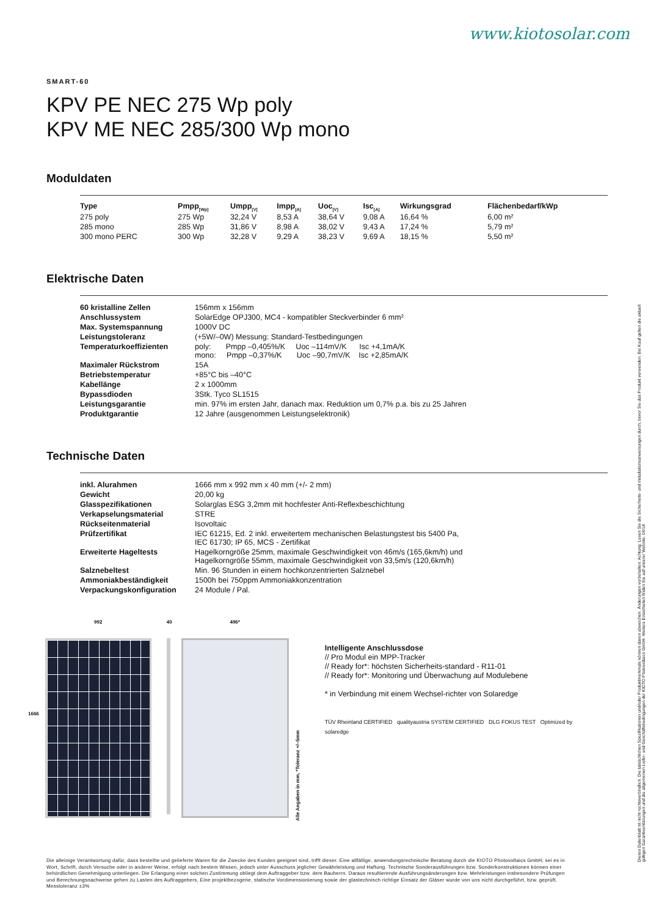www.kiotosolar.com
SMART-60
KPV PE NEC 275 Wp poly
KPV ME NEC 285/300 Wp mono
Moduldaten
| Type | Pmpp<sub>[Wp]</sub> | Umpp<sub>[V]</sub> | Impp<sub>[A]</sub> | Uoc<sub>[V]</sub> | Isc<sub>[A]</sub> | Wirkungsgrad | Flächenbedarf/kWp |
| --- | --- | --- | --- | --- | --- | --- | --- |
| 275 poly | 275 Wp | 32,24 V | 8,53 A | 38,64 V | 9,08 A | 16,64 % | 6,00 m² |
| 285 mono | 285 Wp | 31,86 V | 8,98 A | 38,02 V | 9,43 A | 17,24 % | 5,79 m² |
| 300 mono PERC | 300 Wp | 32,28 V | 9,29 A | 38,23 V | 9,69 A | 18,15 % | 5,50 m² |
Elektrische Daten
| 60 kristalline Zellen | 156mm x 156mm |
| Anschlussystem | SolarEdge OPJ300, MC4 - kompatibler Steckverbinder 6 mm² |
| Max. Systemspannung | 1000V DC |
| Leistungstoleranz | (+5W/–0W) Messung: Standard-Testbedingungen |
| Temperaturkoeffizienten | poly: Pmpp –0,405%/K Uoc –114mV/K Isc +4,1mA/K mono: Pmpp –0,37%/K Uoc –90,7mV/K Isc +2,85mA/K |
| Maximaler Rückstrom | 15A |
| Betriebstemperatur | +85°C bis –40°C |
| Kabellänge | 2 x 1000mm |
| Bypassdioden | 3Stk. Tyco SL1515 |
| Leistungsgarantie | min. 97% im ersten Jahr, danach max. Reduktion um 0,7% p.a. bis zu 25 Jahren |
| Produktgarantie | 12 Jahre (ausgenommen Leistungselektronik) |
Technische Daten
| inkl. Alurahmen | 1666 mm x 992 mm x 40 mm (+/- 2 mm) |
| Gewicht | 20,00 kg |
| Glasspezifikationen | Solarglas ESG 3,2mm mit hochfester Anti-Reflexbeschichtung |
| Verkapselungsmaterial | STRE |
| Rückseitenmaterial | Isovoltaic |
| Prüfzertifikat | IEC 61215, Ed. 2 inkl. erweitertem mechanischen Belastungstest bis 5400 Pa, IEC 61730; IP 65, MCS - Zertifikat |
| Erweiterte Hageltests | Hagelkorngröße 25mm, maximale Geschwindigkeit von 46m/s (165,6km/h) und Hagelkorngröße 55mm, maximale Geschwindigkeit von 33,5m/s (120,6km/h) |
| Salznebeltest | Min. 96 Stunden in einem hochkonzentrierten Salznebel |
| Ammoniakbeständigkeit | 1500h bei 750ppm Ammoniakkonzentration |
| Verpackungskonfiguration | 24 Module / Pal. |
1666
992 40 496*
Alle Angaben in mm, *Toleranz +/–5mm
Intelligente Anschlussdose
// Pro Modul ein MPP-Tracker
// Ready for*: höchsten Sicherheits-standard - R11-01
// Ready for*: Monitoring und Überwachung auf Modulebene
* in Verbindung mit einem Wechsel-richter von Solaredge
TÜV Rheinland CERTIFIED qualityaustria SYSTEM CERTIFIED DLG FOKUS TEST Optimized by solaredge
Die alleinige Verantwortung dafür, dass bestellte und gelieferte Waren für die Zwecke des Kunden geeignet sind, trifft dieser. Eine allfällige, anwendungsrechnische Beratung durch die KIOTO Photovoltaics GmbH, sei es in Wort, Schrift, durch Versuche oder in anderer Weise, erfolgt nach bestem Wissen, jedoch unter Ausschuss jeglicher Gewährleistung und Haftung. Technische Sonderausführungen bzw. Sonderkonstruktionen können einer behördlichen Genehmigung unterliegen. Die Erlangung einer solchen Zustimmung obliegt dem Auftraggeber bzw. dem Bauherrn. Daraus resultierende Ausführungsänderungen bzw. Mehrleistungen insbesondere Prüfungen und Berechnungsnachweise gehen zu Lasten des Auftraggebers, Eine projektbezogene, statische Vordimensionierung sowie der glastechnisch richtige Einsatz der Gläser wurde von uns nicht durchgeführt, bzw. geprüft.
Messtoleranz ±3%
Dieses Datenblatt ist nicht rechtsverbindlich. Die tatsächlichen Spezifikationen und/oder Produktmerkmale können davon abweichen. Änderungen vorbehalten. Achtung: Lesen Sie die Sicherheits- und Installationsanweisungen durch, bevor Sie das Produkt verwenden. Bei Kauf gelten die aktuell gültigen Garantieerklärungen und die allgemeinen Liefer- und Geschäftsbedingungen der KIOTO Photovoltaics GmbH. Weitere Einzelheiten finden Sie auf unserer Website. 04/18